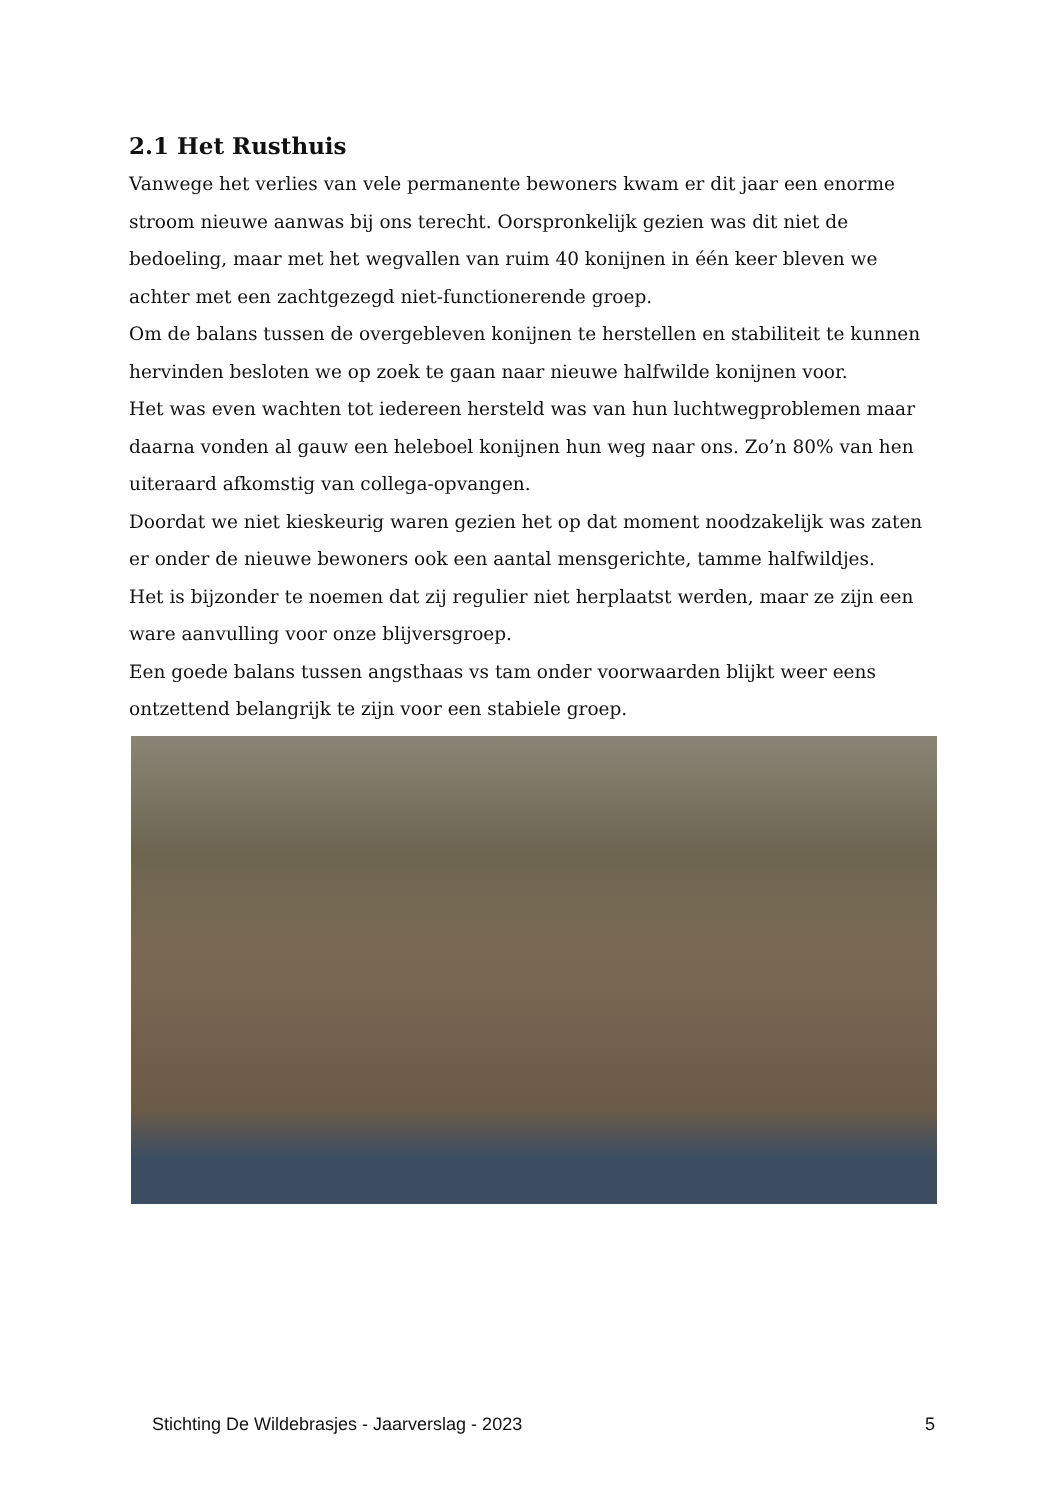2.1 Het Rusthuis
Vanwege het verlies van vele permanente bewoners kwam er dit jaar een enorme stroom nieuwe aanwas bij ons terecht. Oorspronkelijk gezien was dit niet de bedoeling, maar met het wegvallen van ruim 40 konijnen in één keer bleven we achter met een zachtgezegd niet-functionerende groep.
Om de balans tussen de overgebleven konijnen te herstellen en stabiliteit te kunnen hervinden besloten we op zoek te gaan naar nieuwe halfwilde konijnen voor.
Het was even wachten tot iedereen hersteld was van hun luchtwegproblemen maar daarna vonden al gauw een heleboel konijnen hun weg naar ons. Zo’n 80% van hen uiteraard afkomstig van collega-opvangen.
Doordat we niet kieskeurig waren gezien het op dat moment noodzakelijk was zaten er onder de nieuwe bewoners ook een aantal mensgerichte, tamme halfwildjes.
Het is bijzonder te noemen dat zij regulier niet herplaatst werden, maar ze zijn een ware aanvulling voor onze blijversgroep.
Een goede balans tussen angsthaas vs tam onder voorwaarden blijkt weer eens ontzettend belangrijk te zijn voor een stabiele groep.
Stichting De Wildebrasjes - Jaarverslag - 2023 5